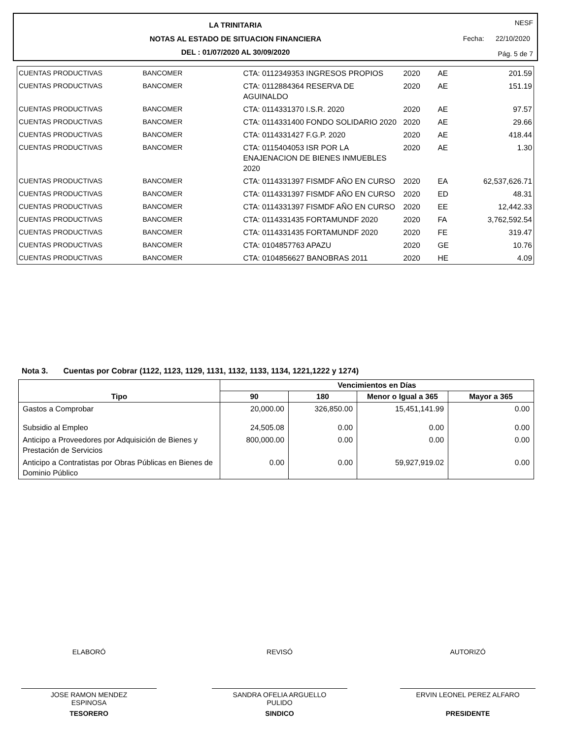LA TRINITARIA
NOTAS AL ESTADO DE SITUACION FINANCIERA
DEL : 01/07/2020 AL 30/09/2020
NESF
Fecha: 22/10/2020
Pág. 5 de 7
| CUENTAS PRODUCTIVAS | BANCOMER | CTA: 0112349353 INGRESOS PROPIOS | 2020 | AE | 201.59 |
| CUENTAS PRODUCTIVAS | BANCOMER | CTA: 0112884364 RESERVA DE AGUINALDO | 2020 | AE | 151.19 |
| CUENTAS PRODUCTIVAS | BANCOMER | CTA: 0114331370 I.S.R. 2020 | 2020 | AE | 97.57 |
| CUENTAS PRODUCTIVAS | BANCOMER | CTA: 0114331400 FONDO SOLIDARIO 2020 | 2020 | AE | 29.66 |
| CUENTAS PRODUCTIVAS | BANCOMER | CTA: 0114331427 F.G.P. 2020 | 2020 | AE | 418.44 |
| CUENTAS PRODUCTIVAS | BANCOMER | CTA: 0115404053 ISR POR LA ENAJENACION DE BIENES INMUEBLES 2020 | 2020 | AE | 1.30 |
| CUENTAS PRODUCTIVAS | BANCOMER | CTA: 0114331397 FISMDF AÑO EN CURSO | 2020 | EA | 62,537,626.71 |
| CUENTAS PRODUCTIVAS | BANCOMER | CTA: 0114331397 FISMDF AÑO EN CURSO | 2020 | ED | 48.31 |
| CUENTAS PRODUCTIVAS | BANCOMER | CTA: 0114331397 FISMDF AÑO EN CURSO | 2020 | EE | 12,442.33 |
| CUENTAS PRODUCTIVAS | BANCOMER | CTA: 0114331435 FORTAMUNDF 2020 | 2020 | FA | 3,762,592.54 |
| CUENTAS PRODUCTIVAS | BANCOMER | CTA: 0114331435 FORTAMUNDF 2020 | 2020 | FE | 319.47 |
| CUENTAS PRODUCTIVAS | BANCOMER | CTA: 0104857763 APAZU | 2020 | GE | 10.76 |
| CUENTAS PRODUCTIVAS | BANCOMER | CTA: 0104856627 BANOBRAS 2011 | 2020 | HE | 4.09 |
Nota 3. Cuentas por Cobrar (1122, 1123, 1129, 1131, 1132, 1133, 1134, 1221,1222 y 1274)
| Tipo | Vencimientos en Días | | | |
| --- | --- | --- | --- | --- |
| | 90 | 180 | Menor o Igual a 365 | Mayor a 365 |
| Gastos a Comprobar | 20,000.00 | 326,850.00 | 15,451,141.99 | 0.00 |
| Subsidio al Empleo | 24,505.08 | 0.00 | 0.00 | 0.00 |
| Anticipo a Proveedores por Adquisición de Bienes y Prestación de Servicios | 800,000.00 | 0.00 | 0.00 | 0.00 |
| Anticipo a Contratistas por Obras Públicas en Bienes de Dominio Público | 0.00 | 0.00 | 59,927,919.02 | 0.00 |
ELABORÓ
JOSE RAMON MENDEZ
ESPINOSA
TESORERO
REVISÓ
SANDRA OFELIA ARGUELLO
PULIDO
SINDICO
AUTORIZÓ
ERVIN LEONEL PEREZ ALFARO
PRESIDENTE